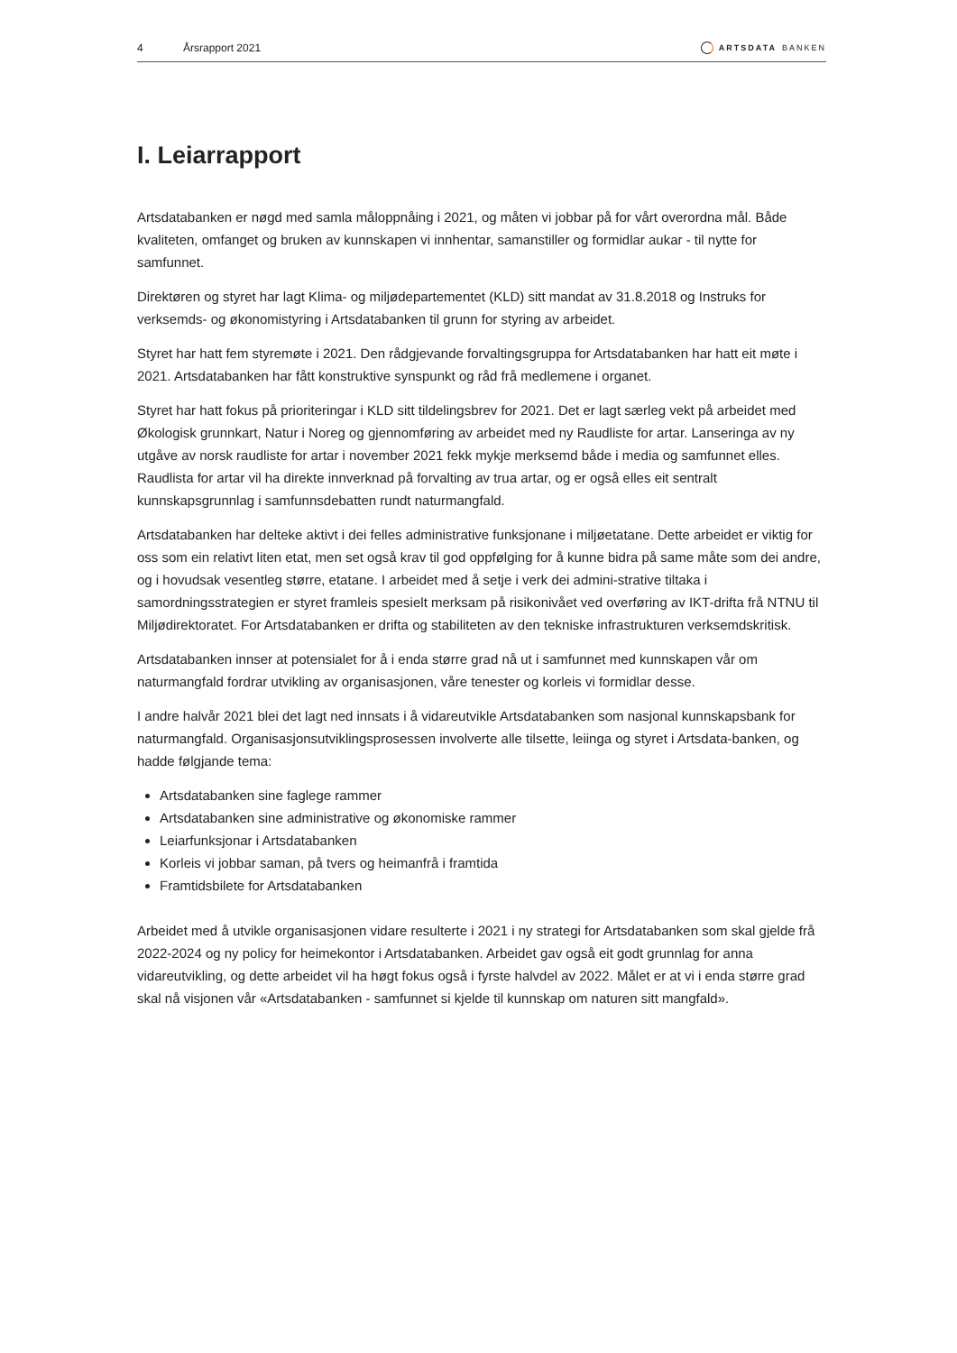4 Årsrapport 2021 ARTSDATA BANKEN
I. Leiarrapport
Artsdatabanken er nøgd med samla måloppnåing i 2021, og måten vi jobbar på for vårt overordna mål. Både kvaliteten, omfanget og bruken av kunnskapen vi innhentar, samanstiller og formidlar aukar - til nytte for samfunnet.
Direktøren og styret har lagt Klima- og miljødepartementet (KLD) sitt mandat av 31.8.2018 og Instruks for verksemds- og økonomistyring i Artsdatabanken til grunn for styring av arbeidet.
Styret har hatt fem styremøte i 2021. Den rådgjevande forvaltingsgruppa for Artsdatabanken har hatt eit møte i 2021. Artsdatabanken har fått konstruktive synspunkt og råd frå medlemene i organet.
Styret har hatt fokus på prioriteringar i KLD sitt tildelingsbrev for 2021. Det er lagt særleg vekt på arbeidet med Økologisk grunnkart, Natur i Noreg og gjennomføring av arbeidet med ny Raudliste for artar. Lanseringa av ny utgåve av norsk raudliste for artar i november 2021 fekk mykje merksemd både i media og samfunnet elles. Raudlista for artar vil ha direkte innverknad på forvalting av trua artar, og er også elles eit sentralt kunnskapsgrunnlag i samfunnsdebatten rundt naturmangfald.
Artsdatabanken har delteke aktivt i dei felles administrative funksjonane i miljøetatane. Dette arbeidet er viktig for oss som ein relativt liten etat, men set også krav til god oppfølging for å kunne bidra på same måte som dei andre, og i hovudsak vesentleg større, etatane. I arbeidet med å setje i verk dei admini-strative tiltaka i samordningsstrategien er styret framleis spesielt merksam på risikonivået ved overføring av IKT-drifta frå NTNU til Miljødirektoratet. For Artsdatabanken er drifta og stabiliteten av den tekniske infrastrukturen verksemdskritisk.
Artsdatabanken innser at potensialet for å i enda større grad nå ut i samfunnet med kunnskapen vår om naturmangfald fordrar utvikling av organisasjonen, våre tenester og korleis vi formidlar desse.
I andre halvår 2021 blei det lagt ned innsats i å vidareutvikle Artsdatabanken som nasjonal kunnskapsbank for naturmangfald. Organisasjonsutviklingsprosessen involverte alle tilsette, leiinga og styret i Artsdata-banken, og hadde følgjande tema:
Artsdatabanken sine faglege rammer
Artsdatabanken sine administrative og økonomiske rammer
Leiarfunksjonar i Artsdatabanken
Korleis vi jobbar saman, på tvers og heimanfrå i framtida
Framtidsbilete for Artsdatabanken
Arbeidet med å utvikle organisasjonen vidare resulterte i 2021 i ny strategi for Artsdatabanken som skal gjelde frå 2022-2024 og ny policy for heimekontor i Artsdatabanken. Arbeidet gav også eit godt grunnlag for anna vidareutvikling, og dette arbeidet vil ha høgt fokus også i fyrste halvdel av 2022. Målet er at vi i enda større grad skal nå visjonen vår «Artsdatabanken - samfunnet si kjelde til kunnskap om naturen sitt mangfald».